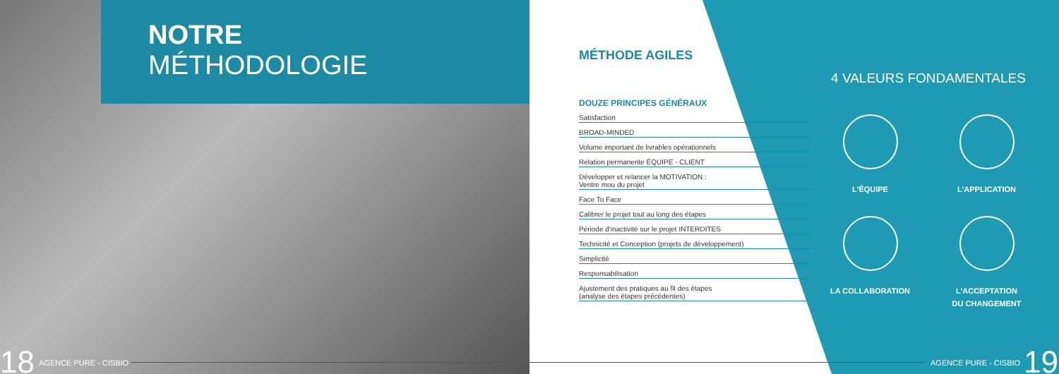NOTRE
MÉTHODOLOGIE
MÉTHODE AGILES
DOUZE PRINCIPES GÉNÉRAUX
Satisfaction
BROAD-MINDED
Volume important de livrables opérationnels
Relation permanente ÉQUIPE - CLIENT
Développer et relancer la MOTIVATION :
Ventre mou du projet
Face To Face
Calibrer le projet tout au long des étapes
Période d'inactivité sur le projet INTERDITES
Technicité et Conception (projets de développement)
Simplicité
Responsabilisation
Ajustement des pratiques au fil des étapes
(analyse des étapes précédentes)
4 VALEURS FONDAMENTALES
L'ÉQUIPE
L'APPLICATION
LA COLLABORATION
L'ACCEPTATION
DU CHANGEMENT
18 AGENCE PURE - CISBIO AGENCE PURE - CISBIO 19